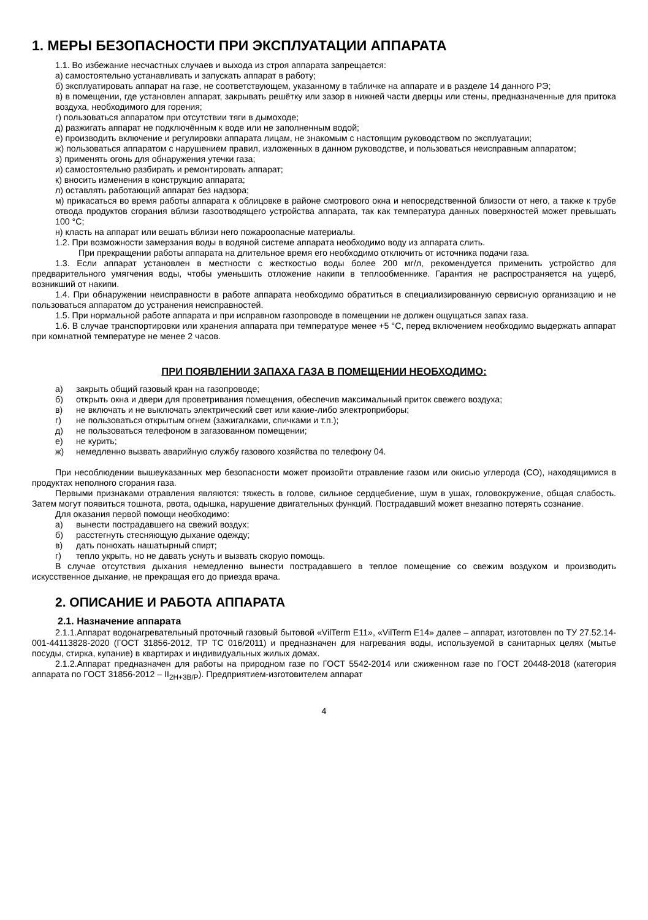1. МЕРЫ БЕЗОПАСНОСТИ ПРИ ЭКСПЛУАТАЦИИ АППАРАТА
1.1. Во избежание несчастных случаев и выхода из строя аппарата запрещается:
а) самостоятельно устанавливать и запускать аппарат в работу;
б) эксплуатировать аппарат на газе, не соответствующем, указанному в табличке на аппарате и в разделе 14 данного РЭ;
в) в помещении, где установлен аппарат, закрывать решётку или зазор в нижней части дверцы или стены, предназначенные для притока воздуха, необходимого для горения;
г) пользоваться аппаратом при отсутствии тяги в дымоходе;
д) разжигать аппарат не подключённым к воде или не заполненным водой;
е) производить включение и регулировки аппарата лицам, не знакомым с настоящим руководством по эксплуатации;
ж) пользоваться аппаратом с нарушением правил, изложенных в данном руководстве, и пользоваться неисправным аппаратом;
з) применять огонь для обнаружения утечки газа;
и) самостоятельно разбирать и ремонтировать аппарат;
к) вносить изменения в конструкцию аппарата;
л) оставлять работающий аппарат без надзора;
м) прикасаться во время работы аппарата к облицовке в районе смотрового окна и непосредственной близости от него, а также к трубе отвода продуктов сгорания вблизи газоотводящего устройства аппарата, так как температура данных поверхностей может превышать 100 °С;
н) класть на аппарат или вешать вблизи него пожароопасные материалы.
1.2. При возможности замерзания воды в водяной системе аппарата необходимо воду из аппарата слить.
При прекращении работы аппарата на длительное время его необходимо отключить от источника подачи газа.
1.3. Если аппарат установлен в местности с жесткостью воды более 200 мг/л, рекомендуется применить устройство для предварительного умягчения воды, чтобы уменьшить отложение накипи в теплообменнике. Гарантия не распространяется на ущерб, возникший от накипи.
1.4. При обнаружении неисправности в работе аппарата необходимо обратиться в специализированную сервисную организацию и не пользоваться аппаратом до устранения неисправностей.
1.5. При нормальной работе аппарата и при исправном газопроводе в помещении не должен ощущаться запах газа.
1.6. В случае транспортировки или хранения аппарата при температуре менее +5 °С, перед включением необходимо выдержать аппарат при комнатной температуре не менее 2 часов.
ПРИ ПОЯВЛЕНИИ ЗАПАХА ГАЗА В ПОМЕЩЕНИИ НЕОБХОДИМО:
а) закрыть общий газовый кран на газопроводе;
б) открыть окна и двери для проветривания помещения, обеспечив максимальный приток свежего воздуха;
в) не включать и не выключать электрический свет или какие-либо электроприборы;
г) не пользоваться открытым огнем (зажигалками, спичками и т.п.);
д) не пользоваться телефоном в загазованном помещении;
е) не курить;
ж) немедленно вызвать аварийную службу газового хозяйства по телефону 04.
При несоблюдении вышеуказанных мер безопасности может произойти отравление газом или окисью углерода (СО), находящимися в продуктах неполного сгорания газа.
Первыми признаками отравления являются: тяжесть в голове, сильное сердцебиение, шум в ушах, головокружение, общая слабость. Затем могут появиться тошнота, рвота, одышка, нарушение двигательных функций. Пострадавший может внезапно потерять сознание.
Для оказания первой помощи необходимо:
а) вынести пострадавшего на свежий воздух;
б) расстегнуть стесняющую дыхание одежду;
в) дать понюхать нашатырный спирт;
г) тепло укрыть, но не давать уснуть и вызвать скорую помощь.
В случае отсутствия дыхания немедленно вынести пострадавшего в теплое помещение со свежим воздухом и производить искусственное дыхание, не прекращая его до приезда врача.
2. ОПИСАНИЕ И РАБОТА АППАРАТА
2.1. Назначение аппарата
2.1.1.Аппарат водонагревательный проточный газовый бытовой «VilTerm E11», «VilTerm E14» далее – аппарат, изготовлен по ТУ 27.52.14-001-44113828-2020 (ГОСТ 31856-2012, ТР ТС 016/2011) и предназначен для нагревания воды, используемой в санитарных целях (мытье посуды, стирка, купание) в квартирах и индивидуальных жилых домах.
2.1.2.Аппарат предназначен для работы на природном газе по ГОСТ 5542-2014 или сжиженном газе по ГОСТ 20448-2018 (категория аппарата по ГОСТ 31856-2012 – II<sub>2Н+3В/Р</sub>). Предприятием-изготовителем аппарат
4